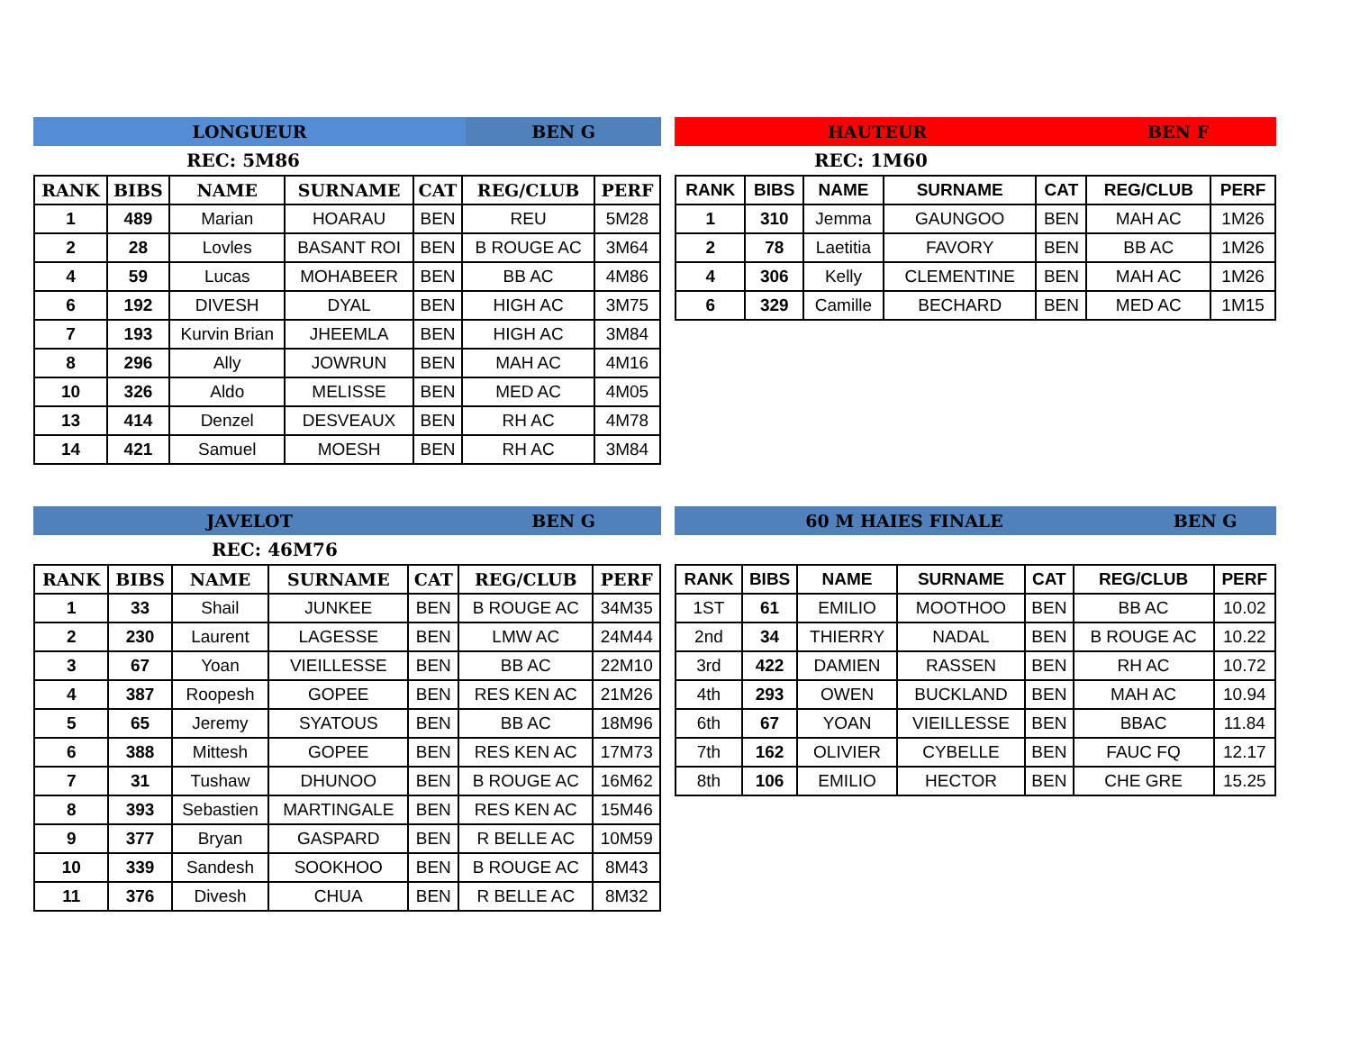LONGUEUR BEN G
REC: 5M86
| RANK | BIBS | NAME | SURNAME | CAT | REG/CLUB | PERF |
| --- | --- | --- | --- | --- | --- | --- |
| 1 | 489 | Marian | HOARAU | BEN | REU | 5M28 |
| 2 | 28 | Lovles | BASANT ROI | BEN | B ROUGE AC | 3M64 |
| 4 | 59 | Lucas | MOHABEER | BEN | BB AC | 4M86 |
| 6 | 192 | DIVESH | DYAL | BEN | HIGH AC | 3M75 |
| 7 | 193 | Kurvin Brian | JHEEMLA | BEN | HIGH AC | 3M84 |
| 8 | 296 | Ally | JOWRUN | BEN | MAH AC | 4M16 |
| 10 | 326 | Aldo | MELISSE | BEN | MED AC | 4M05 |
| 13 | 414 | Denzel | DESVEAUX | BEN | RH AC | 4M78 |
| 14 | 421 | Samuel | MOESH | BEN | RH AC | 3M84 |
HAUTEUR BEN F
REC: 1M60
| RANK | BIBS | NAME | SURNAME | CAT | REG/CLUB | PERF |
| --- | --- | --- | --- | --- | --- | --- |
| 1 | 310 | Jemma | GAUNGOO | BEN | MAH AC | 1M26 |
| 2 | 78 | Laetitia | FAVORY | BEN | BB AC | 1M26 |
| 4 | 306 | Kelly | CLEMENTINE | BEN | MAH AC | 1M26 |
| 6 | 329 | Camille | BECHARD | BEN | MED AC | 1M15 |
JAVELOT BEN G
REC: 46M76
| RANK | BIBS | NAME | SURNAME | CAT | REG/CLUB | PERF |
| --- | --- | --- | --- | --- | --- | --- |
| 1 | 33 | Shail | JUNKEE | BEN | B ROUGE AC | 34M35 |
| 2 | 230 | Laurent | LAGESSE | BEN | LMW AC | 24M44 |
| 3 | 67 | Yoan | VIEILLESSE | BEN | BB AC | 22M10 |
| 4 | 387 | Roopesh | GOPEE | BEN | RES KEN AC | 21M26 |
| 5 | 65 | Jeremy | SYATOUS | BEN | BB AC | 18M96 |
| 6 | 388 | Mittesh | GOPEE | BEN | RES KEN AC | 17M73 |
| 7 | 31 | Tushaw | DHUNOO | BEN | B ROUGE AC | 16M62 |
| 8 | 393 | Sebastien | MARTINGALE | BEN | RES KEN AC | 15M46 |
| 9 | 377 | Bryan | GASPARD | BEN | R BELLE AC | 10M59 |
| 10 | 339 | Sandesh | SOOKHOO | BEN | B ROUGE AC | 8M43 |
| 11 | 376 | Divesh | CHUA | BEN | R BELLE AC | 8M32 |
60 M HAIES FINALE BEN G
| RANK | BIBS | NAME | SURNAME | CAT | REG/CLUB | PERF |
| --- | --- | --- | --- | --- | --- | --- |
| 1ST | 61 | EMILIO | MOOTHOO | BEN | BB AC | 10.02 |
| 2nd | 34 | THIERRY | NADAL | BEN | B ROUGE AC | 10.22 |
| 3rd | 422 | DAMIEN | RASSEN | BEN | RH AC | 10.72 |
| 4th | 293 | OWEN | BUCKLAND | BEN | MAH AC | 10.94 |
| 6th | 67 | YOAN | VIEILLESSE | BEN | BBAC | 11.84 |
| 7th | 162 | OLIVIER | CYBELLE | BEN | FAUC FQ | 12.17 |
| 8th | 106 | EMILIO | HECTOR | BEN | CHE GRE | 15.25 |